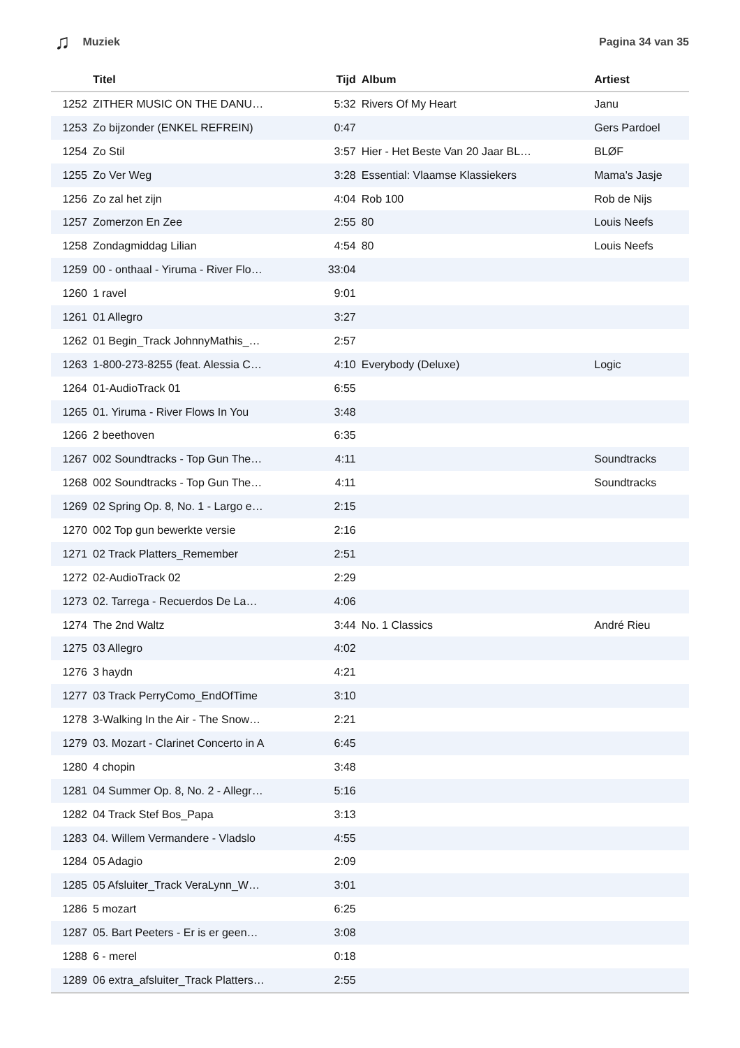♫ Muziek Pagina 34 van 35
| | Titel | Tijd | Album | Artiest |
| --- | --- | --- | --- | --- |
| 1252 | ZITHER MUSIC ON THE DANU… | 5:32 | Rivers Of My Heart | Janu |
| 1253 | Zo bijzonder (ENKEL REFREIN) | 0:47 | | Gers Pardoel |
| 1254 | Zo Stil | 3:57 | Hier - Het Beste Van 20 Jaar BL… | BLØF |
| 1255 | Zo Ver Weg | 3:28 | Essential: Vlaamse Klassiekers | Mama's Jasje |
| 1256 | Zo zal het zijn | 4:04 | Rob 100 | Rob de Nijs |
| 1257 | Zomerzon En Zee | 2:55 | 80 | Louis Neefs |
| 1258 | Zondagmiddag Lilian | 4:54 | 80 | Louis Neefs |
| 1259 | 00 - onthaal - Yiruma - River Flo… | 33:04 | | |
| 1260 | 1 ravel | 9:01 | | |
| 1261 | 01 Allegro | 3:27 | | |
| 1262 | 01 Begin_Track JohnnyMathis_… | 2:57 | | |
| 1263 | 1-800-273-8255 (feat. Alessia C… | 4:10 | Everybody (Deluxe) | Logic |
| 1264 | 01-AudioTrack 01 | 6:55 | | |
| 1265 | 01. Yiruma - River Flows In You | 3:48 | | |
| 1266 | 2 beethoven | 6:35 | | |
| 1267 | 002 Soundtracks - Top Gun The… | 4:11 | | Soundtracks |
| 1268 | 002 Soundtracks - Top Gun The… | 4:11 | | Soundtracks |
| 1269 | 02 Spring Op. 8, No. 1 - Largo e… | 2:15 | | |
| 1270 | 002 Top gun bewerkte versie | 2:16 | | |
| 1271 | 02 Track Platters_Remember | 2:51 | | |
| 1272 | 02-AudioTrack 02 | 2:29 | | |
| 1273 | 02. Tarrega - Recuerdos De La… | 4:06 | | |
| 1274 | The 2nd Waltz | 3:44 | No. 1 Classics | André Rieu |
| 1275 | 03 Allegro | 4:02 | | |
| 1276 | 3 haydn | 4:21 | | |
| 1277 | 03 Track PerryComo_EndOfTime | 3:10 | | |
| 1278 | 3-Walking In the Air - The Snow… | 2:21 | | |
| 1279 | 03. Mozart - Clarinet Concerto in A | 6:45 | | |
| 1280 | 4 chopin | 3:48 | | |
| 1281 | 04 Summer Op. 8, No. 2 - Allegr… | 5:16 | | |
| 1282 | 04 Track Stef Bos_Papa | 3:13 | | |
| 1283 | 04. Willem Vermandere - Vladslo | 4:55 | | |
| 1284 | 05 Adagio | 2:09 | | |
| 1285 | 05 Afsluiter_Track VeraLynn_W… | 3:01 | | |
| 1286 | 5 mozart | 6:25 | | |
| 1287 | 05. Bart Peeters - Er is er geen… | 3:08 | | |
| 1288 | 6 - merel | 0:18 | | |
| 1289 | 06 extra_afsluiter_Track Platters… | 2:55 | | |